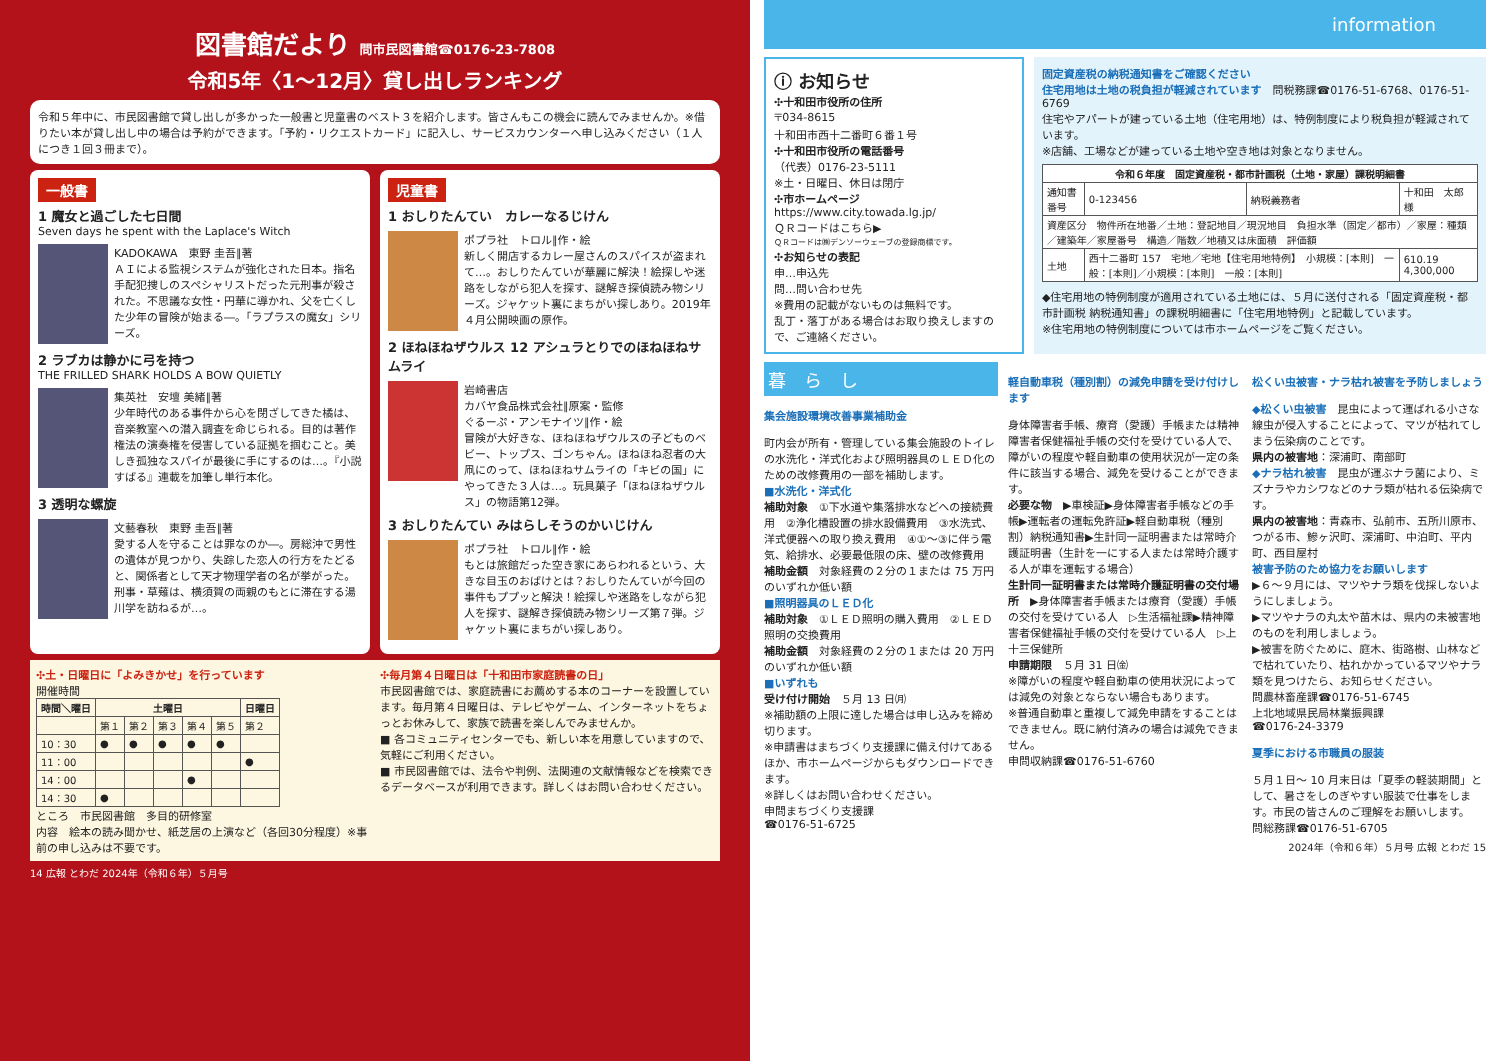図書館だより 問市民図書館☎0176-23-7808
令和5年〈1～12月〉貸し出しランキング
令和５年中に、市民図書館で貸し出しが多かった一般書と児童書のベスト３を紹介します。皆さんもこの機会に読んでみませんか。※借りたい本が貸し出し中の場合は予約ができます。「予約・リクエストカード」に記入し、サービスカウンターへ申し込みください（１人につき１回３冊まで）。
一般書
1 魔女と過ごした七日間
Seven days he spent with the Laplace's Witch
KADOKAWA　東野 圭吾∥著
ＡＩによる監視システムが強化された日本。指名手配犯捜しのスペシャリストだった元刑事が殺された。不思議な女性・円華に導かれ、父を亡くした少年の冒険が始まる―。「ラプラスの魔女」シリーズ。
2 ラブカは静かに弓を持つ
THE FRILLED SHARK HOLDS A BOW QUIETLY
集英社　安壇 美緒∥著
少年時代のある事件から心を閉ざしてきた橘は、音楽教室への潜入調査を命じられる。目的は著作権法の演奏権を侵害している証拠を掴むこと。美しき孤独なスパイが最後に手にするのは…。『小説すばる』連載を加筆し単行本化。
3 透明な螺旋
文藝春秋　東野 圭吾∥著
愛する人を守ることは罪なのか―。房総沖で男性の遺体が見つかり、失踪した恋人の行方をたどると、関係者として天才物理学者の名が挙がった。刑事・草薙は、横須賀の両親のもとに滞在する湯川学を訪ねるが…。
児童書
1 おしりたんてい　カレーなるじけん
ポプラ社　トロル∥作・絵
新しく開店するカレー屋さんのスパイスが盗まれて…。おしりたんていが華麗に解決！絵探しや迷路をしながら犯人を探す、謎解き探偵読み物シリーズ。ジャケット裏にまちがい探しあり。2019年４月公開映画の原作。
2 ほねほねザウルス 12 アシュラとりでのほねほねサムライ
岩崎書店
カバヤ食品株式会社∥原案・監修
ぐるーぷ・アンモナイツ∥作・絵
冒険が大好きな、ほねほねザウルスの子どものベビー、トップス、ゴンちゃん。ほねほね忍者の大凧にのって、ほねほねサムライの「キビの国」にやってきた３人は…。玩具菓子「ほねほねザウルス」の物語第12弾。
3 おしりたんてい みはらしそうのかいじけん
ポプラ社　トロル∥作・絵
もとは旅館だった空き家にあらわれるという、大きな目玉のおばけとは？おしりたんていが今回の事件もププッと解決！絵探しや迷路をしながら犯人を探す、謎解き探偵読み物シリーズ第７弾。ジャケット裏にまちがい探しあり。
✣土・日曜日に「よみきかせ」を行っています
開催時間
| 時間＼曜日 | 土曜日 | | | | | 日曜日 |
| --- | --- | --- | --- | --- | --- | --- |
| | 第１ | 第２ | 第３ | 第４ | 第５ | 第２ |
| 10：30 | ● | ● | ● | ● | ● | |
| 11：00 | | | | | | ● |
| 14：00 | | | | ● | | |
| 14：30 | ● | | | | | |
ところ　市民図書館　多目的研修室
内容　絵本の読み聞かせ、紙芝居の上演など（各回30分程度）※事前の申し込みは不要です。
✣毎月第４日曜日は「十和田市家庭読書の日」
市民図書館では、家庭読書にお薦めする本のコーナーを設置しています。毎月第４日曜日は、テレビやゲーム、インターネットをちょっとお休みして、家族で読書を楽しんでみませんか。
■ 各コミュニティセンターでも、新しい本を用意していますので、気軽にご利用ください。
■ 市民図書館では、法令や判例、法関連の文献情報などを検索できるデータベースが利用できます。詳しくはお問い合わせください。
14 広報 とわだ 2024年（令和６年）５月号
information
ⓘ お知らせ
✣十和田市役所の住所
〒034-8615
十和田市西十二番町６番１号
✣十和田市役所の電話番号
（代表）0176-23-5111
※土・日曜日、休日は閉庁
✣市ホームページ
https://www.city.towada.lg.jp/
ＱＲコードはこちら▶
ＱＲコードは㈱デンソーウェーブの登録商標です。
✣お知らせの表記
申…申込先
問…問い合わせ先
※費用の記載がないものは無料です。
乱丁・落丁がある場合はお取り換えしますので、ご連絡ください。
固定資産税の納税通知書をご確認ください
住宅用地は土地の税負担が軽減されています　問税務課☎0176-51-6768、0176-51-6769
住宅やアパートが建っている土地（住宅用地）は、特例制度により税負担が軽減されています。
※店舗、工場などが建っている土地や空き地は対象となりません。
| 令和６年度 固定資産税・都市計画税（土地・家屋）課税明細書 | | | |
| --- | --- | --- | --- |
| 通知書番号 | 0-123456 | 納税義務者 | 十和田 太郎 様 |
| 資産区分 物件所在地番／土地：登記地目／現況地目 負担水準（固定／都市）／家屋：種類／建築年／家屋番号 構造／階数／地積又は床面積 評価額 | | | |
| 土地 | 西十二番町 157 宅地／宅地【住宅用地特例】 小規模：[本則] 一般：[本則]／小規模：[本則] 一般：[本則] | | 610.19 4,300,000 |
◆住宅用地の特例制度が適用されている土地には、５月に送付される「固定資産税・都市計画税 納税通知書」の課税明細書に「住宅用地特例」と記載しています。
※住宅用地の特例制度については市ホームページをご覧ください。
暮　ら　し
集会施設環境改善事業補助金
町内会が所有・管理している集会施設のトイレの水洗化・洋式化および照明器具のＬＥＤ化のための改修費用の一部を補助します。
■水洗化・洋式化
補助対象　①下水道や集落排水などへの接続費用　②浄化槽設置の排水設備費用　③水洗式、洋式便器への取り換え費用　④①～③に伴う電気、給排水、必要最低限の床、壁の改修費用
補助金額　対象経費の２分の１または 75 万円のいずれか低い額
■照明器具のＬＥＤ化
補助対象　①ＬＥＤ照明の購入費用　②ＬＥＤ照明の交換費用
補助金額　対象経費の２分の１または 20 万円のいずれか低い額
■いずれも
受け付け開始　５月 13 日㈪
※補助額の上限に達した場合は申し込みを締め切ります。
※申請書はまちづくり支援課に備え付けてあるほか、市ホームページからもダウンロードできます。
※詳しくはお問い合わせください。
申問まちづくり支援課
☎0176-51-6725
軽自動車税（種別割）の減免申請を受け付けします
身体障害者手帳、療育（愛護）手帳または精神障害者保健福祉手帳の交付を受けている人で、障がいの程度や軽自動車の使用状況が一定の条件に該当する場合、減免を受けることができます。
必要な物　▶車検証▶身体障害者手帳などの手帳▶運転者の運転免許証▶軽自動車税（種別割）納税通知書▶生計同一証明書または常時介護証明書（生計を一にする人または常時介護する人が車を運転する場合）
生計同一証明書または常時介護証明書の交付場所　▶身体障害者手帳または療育（愛護）手帳の交付を受けている人　▷生活福祉課▶精神障害者保健福祉手帳の交付を受けている人　▷上十三保健所
申請期限　５月 31 日㈮
※障がいの程度や軽自動車の使用状況によっては減免の対象とならない場合もあります。
※普通自動車と重複して減免申請をすることはできません。既に納付済みの場合は減免できません。
申問収納課☎0176-51-6760
松くい虫被害・ナラ枯れ被害を予防しましょう
◆松くい虫被害　昆虫によって運ばれる小さな線虫が侵入することによって、マツが枯れてしまう伝染病のことです。
県内の被害地：深浦町、南部町
◆ナラ枯れ被害　昆虫が運ぶナラ菌により、ミズナラやカシワなどのナラ類が枯れる伝染病です。
県内の被害地：青森市、弘前市、五所川原市、つがる市、鰺ヶ沢町、深浦町、中泊町、平内町、西目屋村
被害予防のため協力をお願いします
▶６～９月には、マツやナラ類を伐採しないようにしましょう。
▶マツやナラの丸太や苗木は、県内の未被害地のものを利用しましょう。
▶被害を防ぐために、庭木、街路樹、山林などで枯れていたり、枯れかかっているマツやナラ類を見つけたら、お知らせください。
問農林畜産課☎0176-51-6745
上北地域県民局林業振興課
☎0176-24-3379
夏季における市職員の服装
５月１日～ 10 月末日は「夏季の軽装期間」として、暑さをしのぎやすい服装で仕事をします。市民の皆さんのご理解をお願いします。
問総務課☎0176-51-6705
2024年（令和６年）５月号 広報 とわだ 15